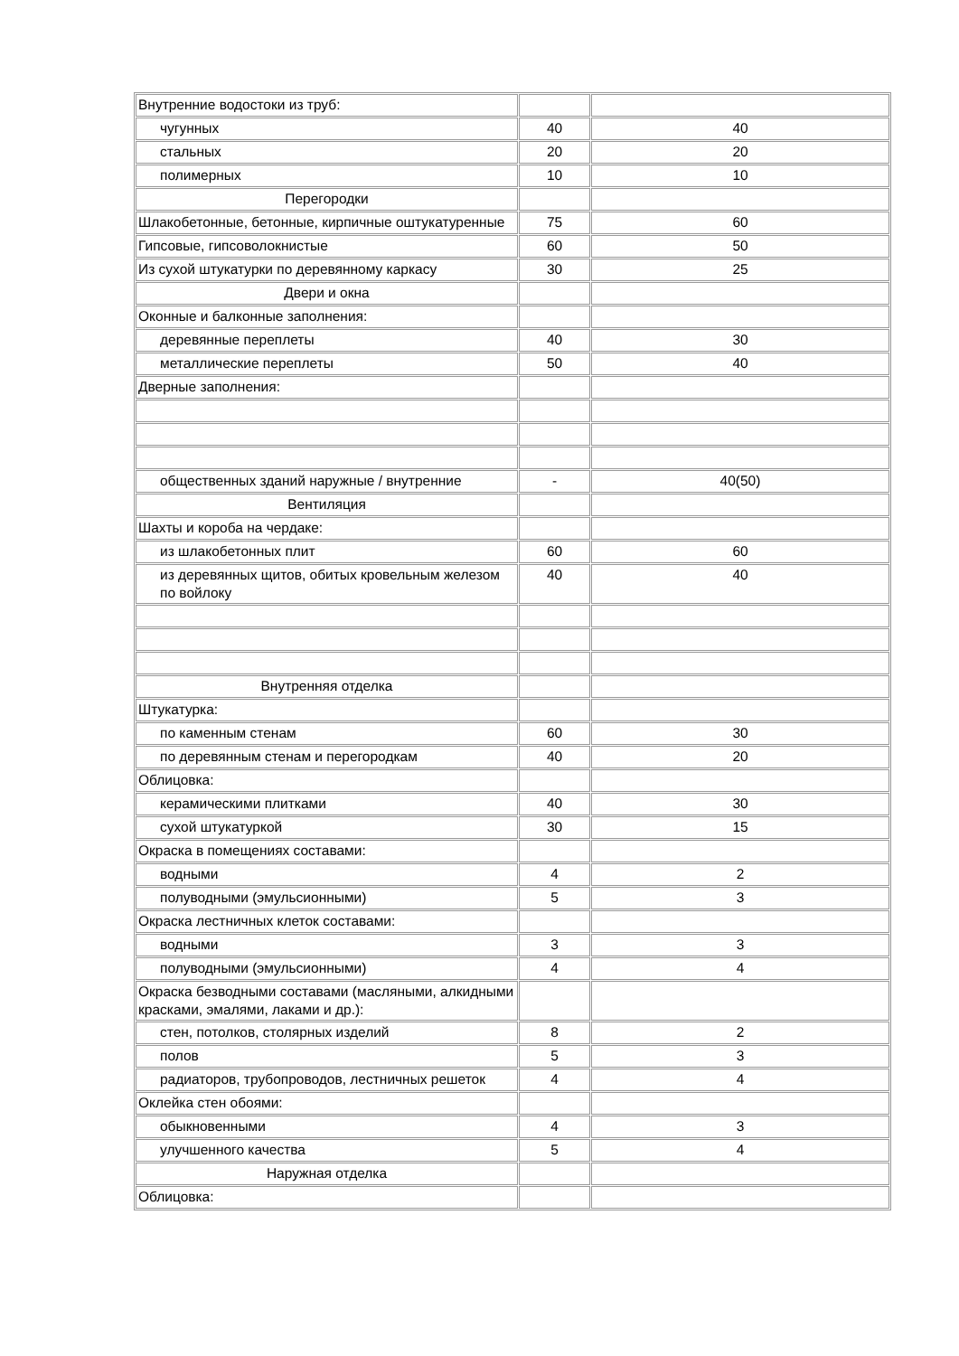| Внутренние водостоки из труб: | | |
| чугунных | 40 | 40 |
| стальных | 20 | 20 |
| полимерных | 10 | 10 |
| Перегородки | | |
| Шлакобетонные, бетонные, кирпичные оштукатуренные | 75 | 60 |
| Гипсовые, гипсоволокнистые | 60 | 50 |
| Из сухой штукатурки по деревянному каркасу | 30 | 25 |
| Двери и окна | | |
| Оконные и балконные заполнения: | | |
| деревянные переплеты | 40 | 30 |
| металлические переплеты | 50 | 40 |
| Дверные заполнения: | | |
| общественных зданий наружные / внутренние | - | 40(50) |
| Вентиляция | | |
| Шахты и короба на чердаке: | | |
| из шлакобетонных плит | 60 | 60 |
| из деревянных щитов, обитых кровельным железом по войлоку | 40 | 40 |
| Внутренняя отделка | | |
| Штукатурка: | | |
| по каменным стенам | 60 | 30 |
| по деревянным стенам и перегородкам | 40 | 20 |
| Облицовка: | | |
| керамическими плитками | 40 | 30 |
| сухой штукатуркой | 30 | 15 |
| Окраска в помещениях составами: | | |
| водными | 4 | 2 |
| полуводными (эмульсионными) | 5 | 3 |
| Окраска лестничных клеток составами: | | |
| водными | 3 | 3 |
| полуводными (эмульсионными) | 4 | 4 |
| Окраска безводными составами (масляными, алкидными красками, эмалями, лаками и др.): | | |
| стен, потолков, столярных изделий | 8 | 2 |
| полов | 5 | 3 |
| радиаторов, трубопроводов, лестничных решеток | 4 | 4 |
| Оклейка стен обоями: | | |
| обыкновенными | 4 | 3 |
| улучшенного качества | 5 | 4 |
| Наружная отделка | | |
| Облицовка: | | |